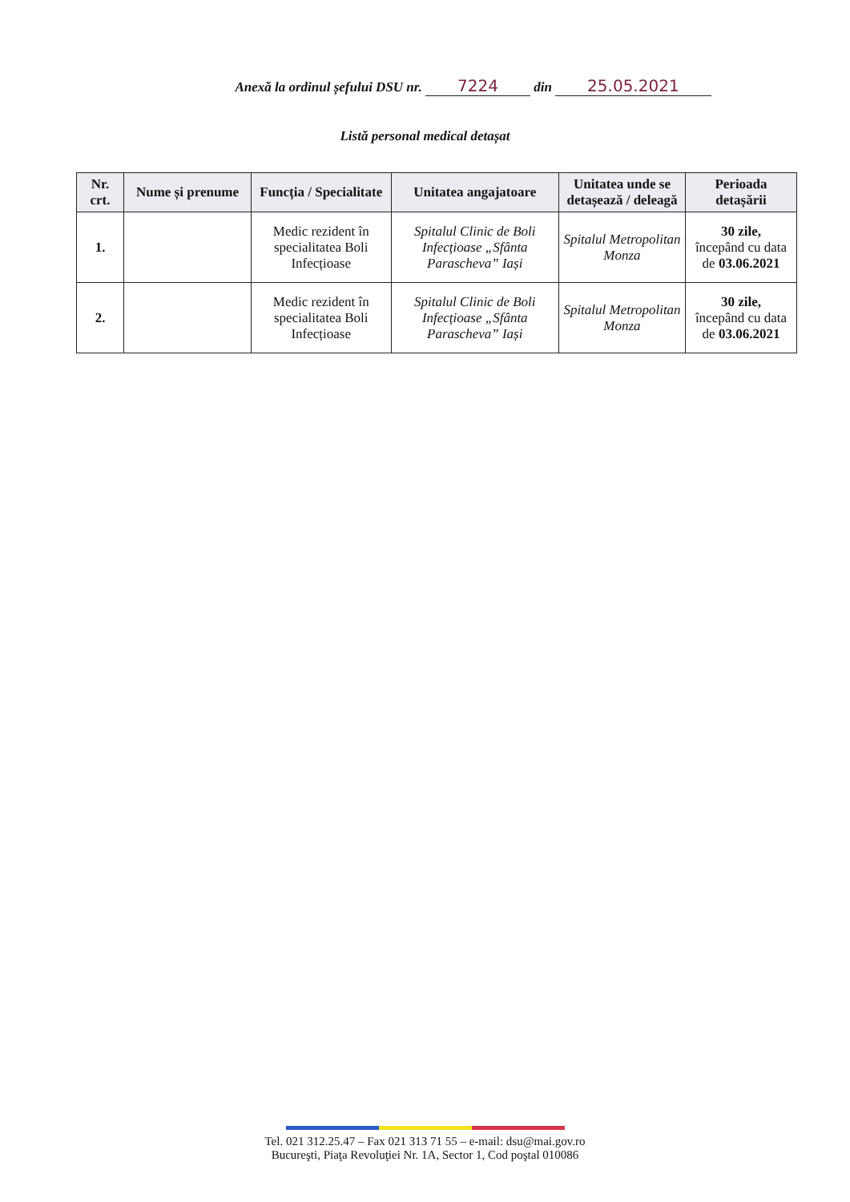Anexă la ordinul șefului DSU nr. 7224 din 25.05.2021
Listă personal medical detașat
| Nr. crt. | Nume și prenume | Funcția / Specialitate | Unitatea angajatoare | Unitatea unde se detașează / deleagă | Perioada detașării |
| --- | --- | --- | --- | --- | --- |
| 1. | | Medic rezident în specialitatea Boli Infecțioase | Spitalul Clinic de Boli Infecțioase „Sfânta Parascheva” Iași | Spitalul Metropolitan Monza | 30 zile, începând cu data de 03.06.2021 |
| 2. | | Medic rezident în specialitatea Boli Infecțioase | Spitalul Clinic de Boli Infecțioase „Sfânta Parascheva” Iași | Spitalul Metropolitan Monza | 30 zile, începând cu data de 03.06.2021 |
Tel. 021 312.25.47 – Fax 021 313 71 55 – e-mail: dsu@mai.gov.ro
Bucureşti, Piaţa Revoluţiei Nr. 1A, Sector 1, Cod poştal 010086